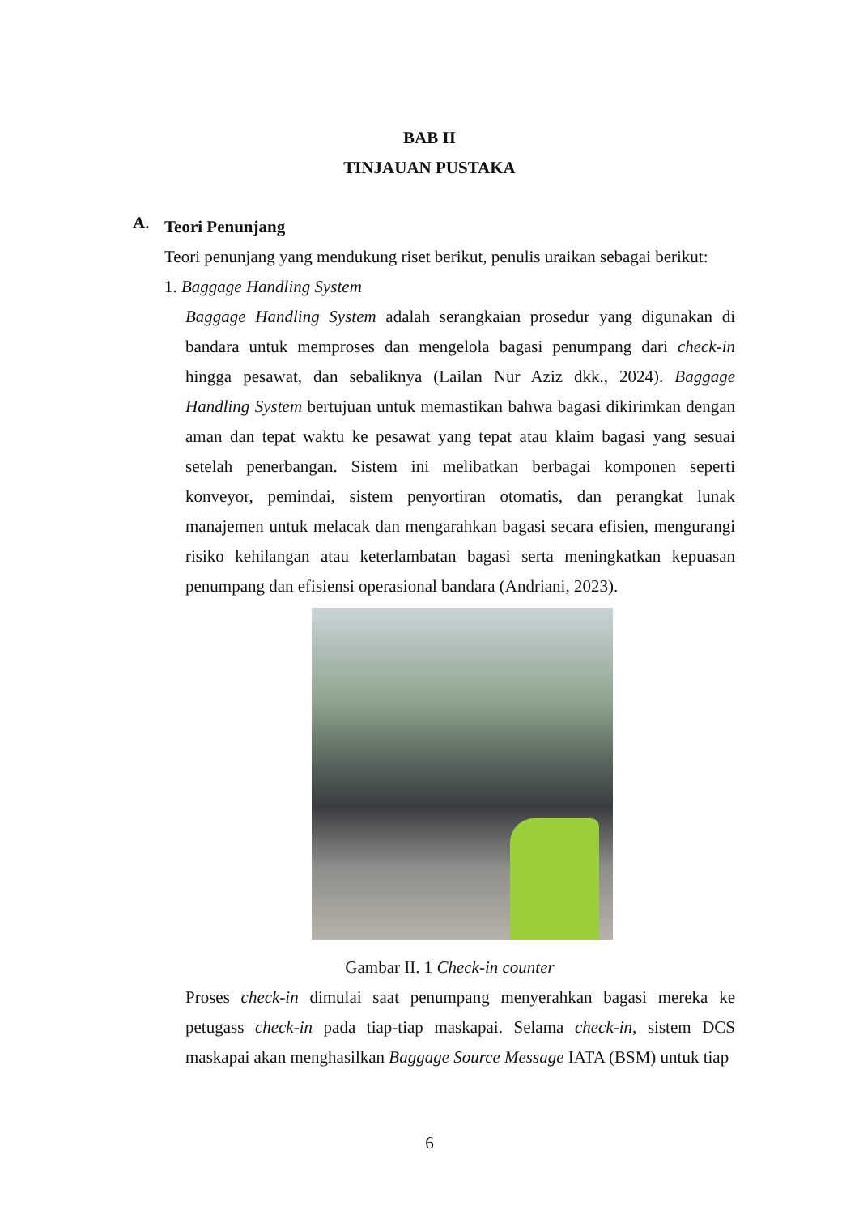BAB II
TINJAUAN PUSTAKA
A.
Teori Penunjang
Teori penunjang yang mendukung riset berikut, penulis uraikan sebagai berikut:
1. Baggage Handling System
Baggage Handling System adalah serangkaian prosedur yang digunakan di bandara untuk memproses dan mengelola bagasi penumpang dari check-in hingga pesawat, dan sebaliknya (Lailan Nur Aziz dkk., 2024). Baggage Handling System bertujuan untuk memastikan bahwa bagasi dikirimkan dengan aman dan tepat waktu ke pesawat yang tepat atau klaim bagasi yang sesuai setelah penerbangan. Sistem ini melibatkan berbagai komponen seperti konveyor, pemindai, sistem penyortiran otomatis, dan perangkat lunak manajemen untuk melacak dan mengarahkan bagasi secara efisien, mengurangi risiko kehilangan atau keterlambatan bagasi serta meningkatkan kepuasan penumpang dan efisiensi operasional bandara (Andriani, 2023).
Gambar II. 1 Check-in counter
Proses check-in dimulai saat penumpang menyerahkan bagasi mereka ke petugass check-in pada tiap-tiap maskapai. Selama check-in, sistem DCS maskapai akan menghasilkan Baggage Source Message IATA (BSM) untuk tiap
6